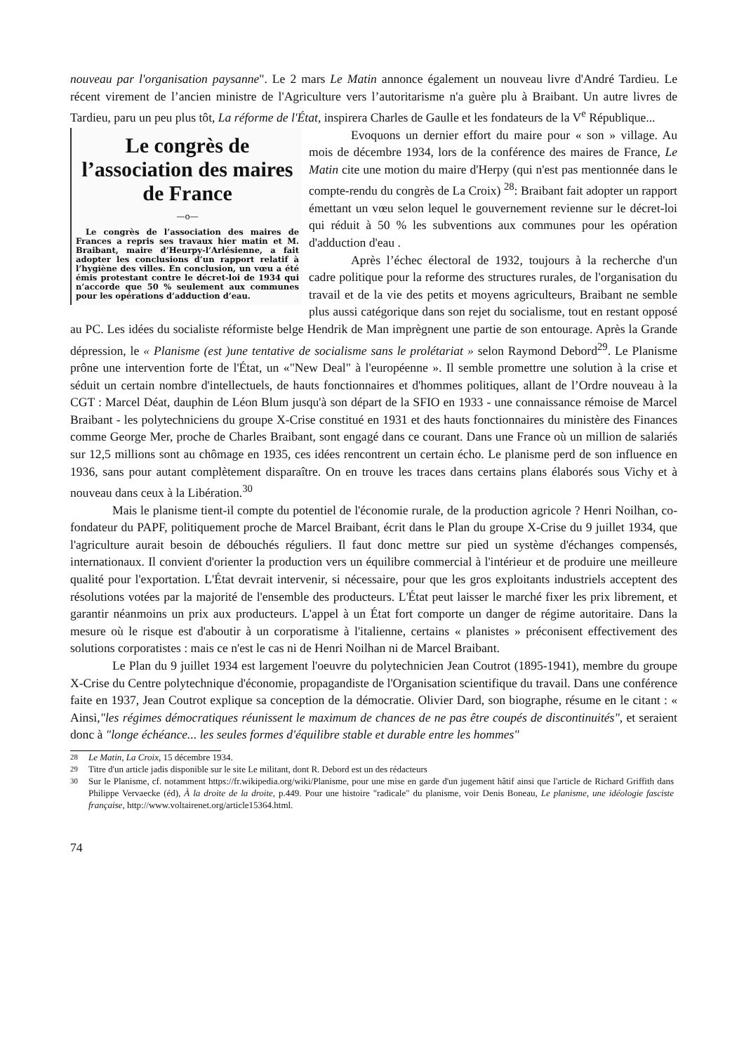nouveau par l'organisation paysanne". Le 2 mars Le Matin annonce également un nouveau livre d'André Tardieu. Le récent virement de l’ancien ministre de l'Agriculture vers l’autoritarisme n'a guère plu à Braibant. Un autre livres de Tardieu, paru un peu plus tôt, La réforme de l'État, inspirera Charles de Gaulle et les fondateurs de la V<sup>e</sup> République...
Le congrès de l’association des maires de France
—o—
Le congrès de l’association des maires de Frances a repris ses travaux hier matin et M. Braibant, maire d’Heurpy-l’Arlésienne, a fait adopter les conclusions d’un rapport relatif à l’hygiène des villes. En conclusion, un vœu a été émis protestant contre le décret-loi de 1934 qui n’accorde que 50 % seulement aux communes pour les opérations d’adduction d’eau.
Evoquons un dernier effort du maire pour « son » village. Au mois de décembre 1934, lors de la conférence des maires de France, Le Matin cite une motion du maire d'Herpy (qui n'est pas mentionnée dans le compte-rendu du congrès de La Croix) <sup>28</sup>: Braibant fait adopter un rapport émettant un vœu selon lequel le gouvernement revienne sur le décret-loi qui réduit à 50 % les subventions aux communes pour les opération d'adduction d'eau .
Après l’échec électoral de 1932, toujours à la recherche d'un cadre politique pour la reforme des structures rurales, de l'organisation du travail et de la vie des petits et moyens agriculteurs, Braibant ne semble plus aussi catégorique dans son rejet du socialisme, tout en restant opposé au PC. Les idées du socialiste réformiste belge Hendrik de Man imprègnent une partie de son entourage. Après la Grande dépression, le « Planisme (est )une tentative de socialisme sans le prolétariat » selon Raymond Debord<sup>29</sup>. Le Planisme prône une intervention forte de l'État, un «"New Deal" à l'européenne ». Il semble promettre une solution à la crise et séduit un certain nombre d'intellectuels, de hauts fonctionnaires et d'hommes politiques, allant de l’Ordre nouveau à la CGT : Marcel Déat, dauphin de Léon Blum jusqu'à son départ de la SFIO en 1933 - une connaissance rémoise de Marcel Braibant - les polytechniciens du groupe X-Crise constitué en 1931 et des hauts fonctionnaires du ministère des Finances comme George Mer, proche de Charles Braibant, sont engagé dans ce courant. Dans une France où un million de salariés sur 12,5 millions sont au chômage en 1935, ces idées rencontrent un certain écho. Le planisme perd de son influence en 1936, sans pour autant complètement disparaître. On en trouve les traces dans certains plans élaborés sous Vichy et à nouveau dans ceux à la Libération.<sup>30</sup>
Mais le planisme tient-il compte du potentiel de l'économie rurale, de la production agricole ? Henri Noilhan, co-fondateur du PAPF, politiquement proche de Marcel Braibant, écrit dans le Plan du groupe X-Crise du 9 juillet 1934, que l'agriculture aurait besoin de débouchés réguliers. Il faut donc mettre sur pied un système d'échanges compensés, internationaux. Il convient d'orienter la production vers un équilibre commercial à l'intérieur et de produire une meilleure qualité pour l'exportation. L'État devrait intervenir, si nécessaire, pour que les gros exploitants industriels acceptent des résolutions votées par la majorité de l'ensemble des producteurs. L'État peut laisser le marché fixer les prix librement, et garantir néanmoins un prix aux producteurs. L'appel à un État fort comporte un danger de régime autoritaire. Dans la mesure où le risque est d'aboutir à un corporatisme à l'italienne, certains « planistes » préconisent effectivement des solutions corporatistes : mais ce n'est le cas ni de Henri Noilhan ni de Marcel Braibant.
Le Plan du 9 juillet 1934 est largement l'oeuvre du polytechnicien Jean Coutrot (1895-1941), membre du groupe X-Crise du Centre polytechnique d'économie, propagandiste de l'Organisation scientifique du travail. Dans une conférence faite en 1937, Jean Coutrot explique sa conception de la démocratie. Olivier Dard, son biographe, résume en le citant : « Ainsi,"les régimes démocratiques réunissent le maximum de chances de ne pas être coupés de discontinuités", et seraient donc à "longe échéance... les seules formes d'équilibre stable et durable entre les hommes"
<sup>28</sup> Le Matin, La Croix, 15 décembre 1934.
<sup>29</sup> Titre d'un article jadis disponible sur le site Le militant, dont R. Debord est un des rédacteurs
<sup>30</sup> Sur le Planisme, cf. notamment https://fr.wikipedia.org/wiki/Planisme, pour une mise en garde d'un jugement hâtif ainsi que l'article de Richard Griffith dans Philippe Vervaecke (éd), À la droite de la droite, p.449. Pour une histoire "radicale" du planisme, voir Denis Boneau, Le planisme, une idéologie fasciste française, http://www.voltairenet.org/article15364.html.
74